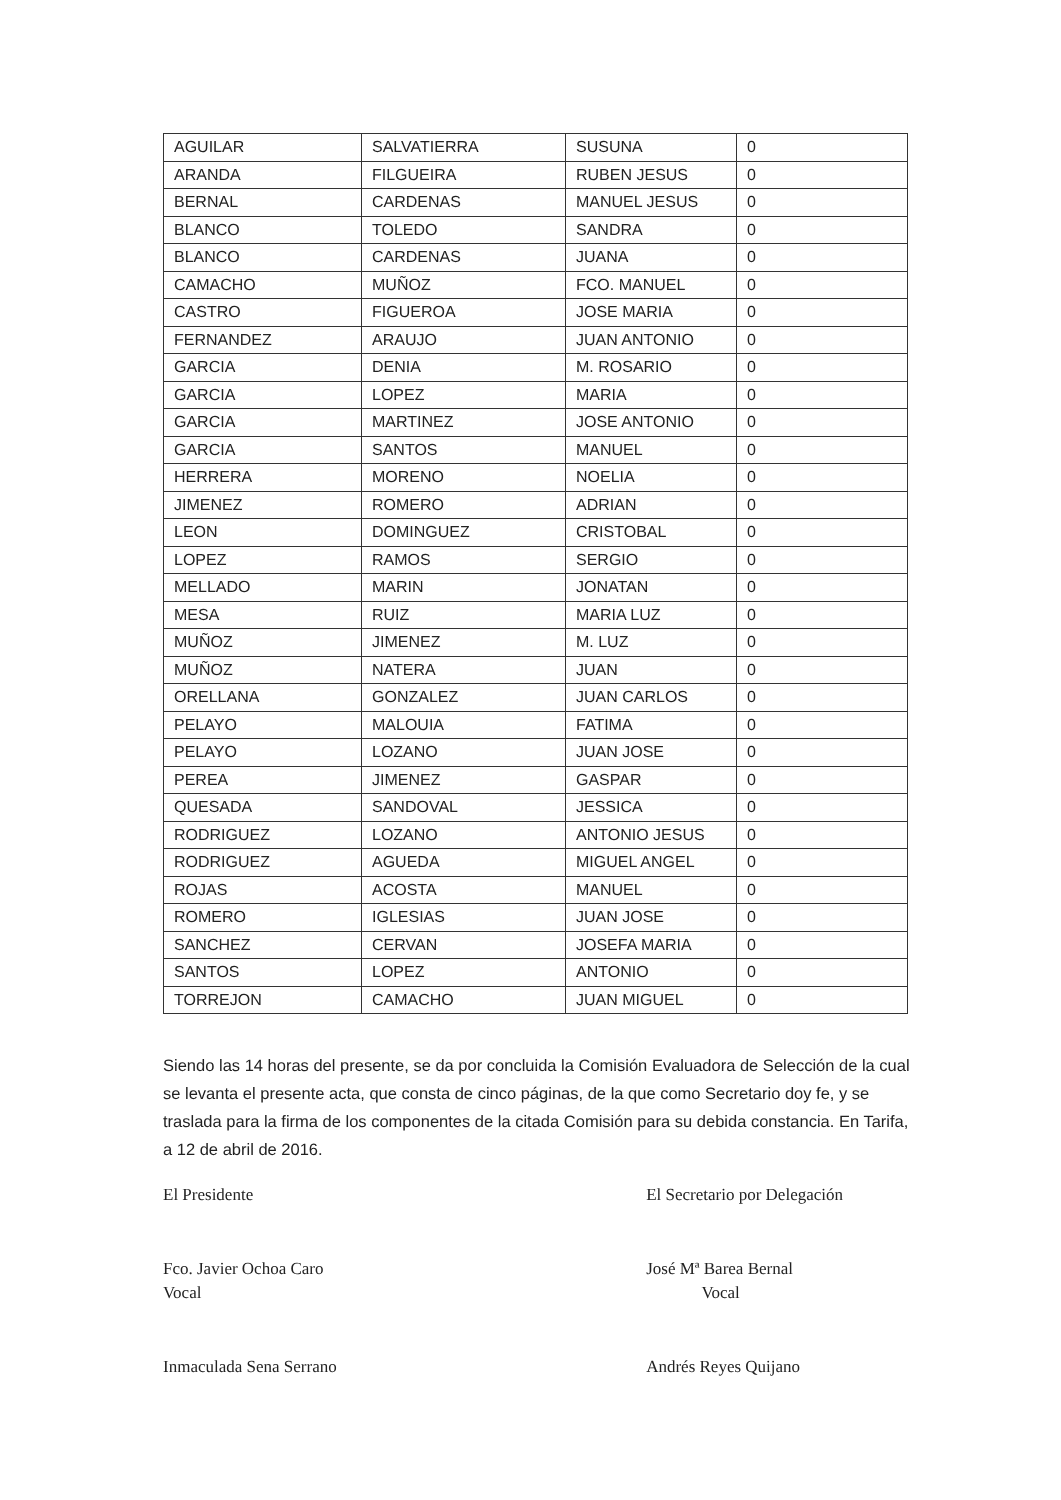| AGUILAR | SALVATIERRA | SUSUNA | 0 |
| ARANDA | FILGUEIRA | RUBEN JESUS | 0 |
| BERNAL | CARDENAS | MANUEL JESUS | 0 |
| BLANCO | TOLEDO | SANDRA | 0 |
| BLANCO | CARDENAS | JUANA | 0 |
| CAMACHO | MUÑOZ | FCO. MANUEL | 0 |
| CASTRO | FIGUEROA | JOSE MARIA | 0 |
| FERNANDEZ | ARAUJO | JUAN ANTONIO | 0 |
| GARCIA | DENIA | M. ROSARIO | 0 |
| GARCIA | LOPEZ | MARIA | 0 |
| GARCIA | MARTINEZ | JOSE ANTONIO | 0 |
| GARCIA | SANTOS | MANUEL | 0 |
| HERRERA | MORENO | NOELIA | 0 |
| JIMENEZ | ROMERO | ADRIAN | 0 |
| LEON | DOMINGUEZ | CRISTOBAL | 0 |
| LOPEZ | RAMOS | SERGIO | 0 |
| MELLADO | MARIN | JONATAN | 0 |
| MESA | RUIZ | MARIA LUZ | 0 |
| MUÑOZ | JIMENEZ | M. LUZ | 0 |
| MUÑOZ | NATERA | JUAN | 0 |
| ORELLANA | GONZALEZ | JUAN CARLOS | 0 |
| PELAYO | MALOUIA | FATIMA | 0 |
| PELAYO | LOZANO | JUAN JOSE | 0 |
| PEREA | JIMENEZ | GASPAR | 0 |
| QUESADA | SANDOVAL | JESSICA | 0 |
| RODRIGUEZ | LOZANO | ANTONIO JESUS | 0 |
| RODRIGUEZ | AGUEDA | MIGUEL ANGEL | 0 |
| ROJAS | ACOSTA | MANUEL | 0 |
| ROMERO | IGLESIAS | JUAN JOSE | 0 |
| SANCHEZ | CERVAN | JOSEFA MARIA | 0 |
| SANTOS | LOPEZ | ANTONIO | 0 |
| TORREJON | CAMACHO | JUAN MIGUEL | 0 |
Siendo las 14 horas del presente, se da por concluida la Comisión Evaluadora de Selección de la cual se levanta el presente acta, que consta de cinco páginas, de la que como Secretario doy fe, y se traslada para la firma de los componentes de la citada Comisión para su debida constancia. En Tarifa, a 12 de abril de 2016.
El Presidente
Fco. Javier Ochoa Caro
Vocal
Inmaculada Sena Serrano
El Secretario por Delegación
José Mª Barea Bernal
Vocal
Andrés Reyes Quijano